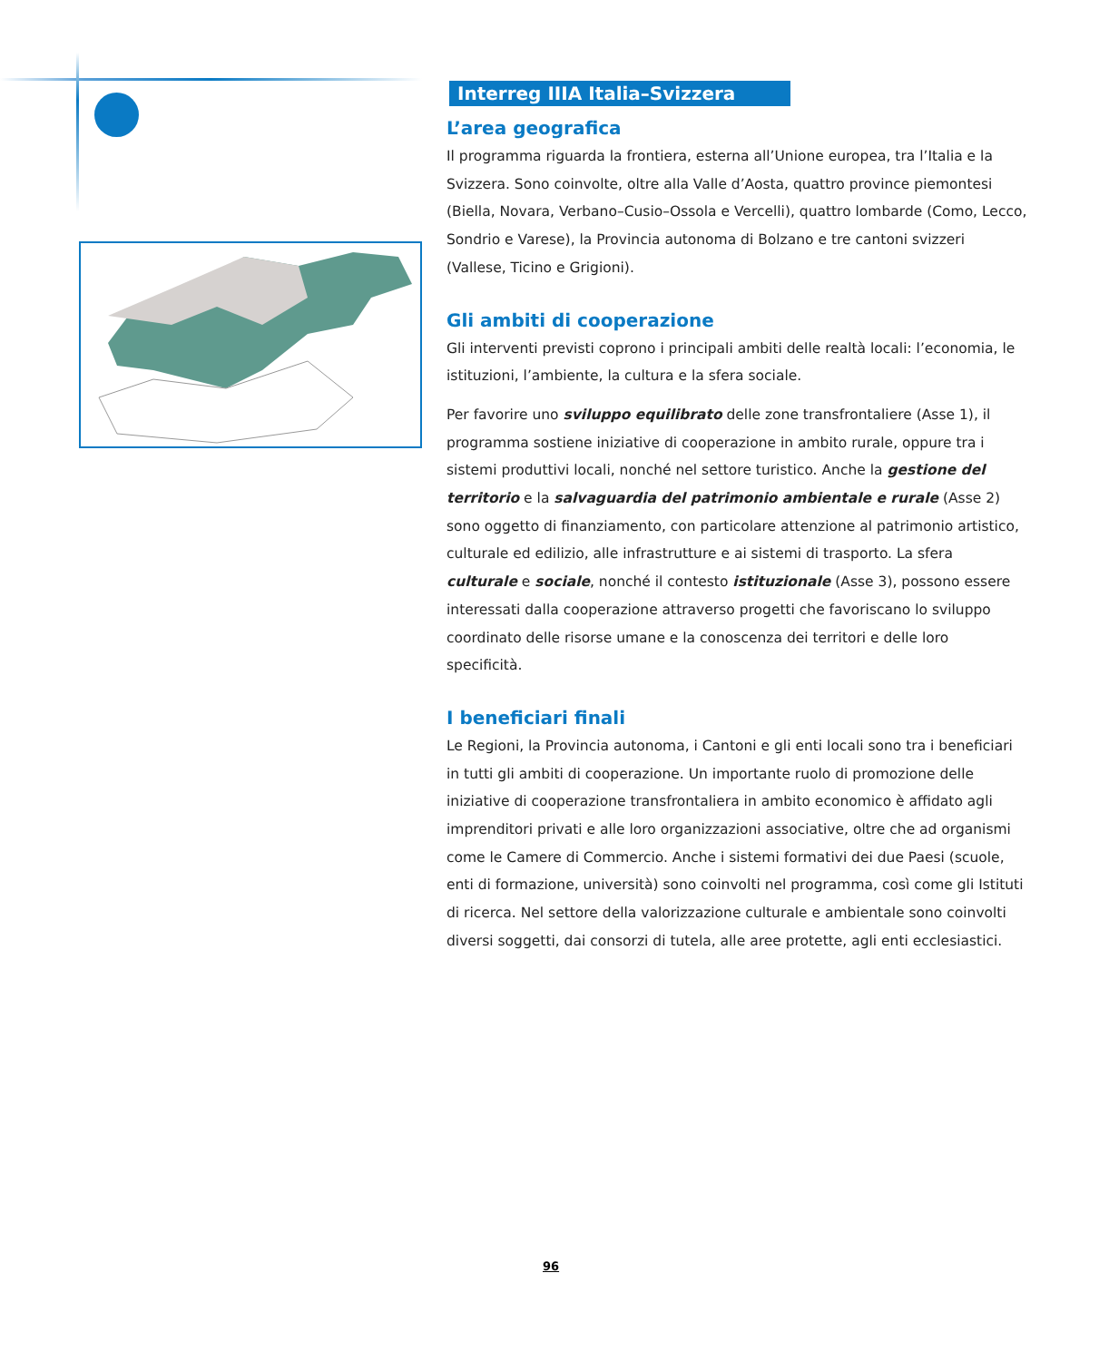Interreg IIIA Italia–Svizzera
L’area geografica
Il programma riguarda la frontiera, esterna all’Unione europea, tra l’Italia e la Svizzera. Sono coinvolte, oltre alla Valle d’Aosta, quattro province piemontesi (Biella, Novara, Verbano–Cusio–Ossola e Vercelli), quattro lombarde (Como, Lecco, Sondrio e Varese), la Provincia autonoma di Bolzano e tre cantoni svizzeri (Vallese, Ticino e Grigioni).
Gli ambiti di cooperazione
Gli interventi previsti coprono i principali ambiti delle realtà locali: l’economia, le istituzioni, l’ambiente, la cultura e la sfera sociale.
Per favorire uno sviluppo equilibrato delle zone transfrontaliere (Asse 1), il programma sostiene iniziative di cooperazione in ambito rurale, oppure tra i sistemi produttivi locali, nonché nel settore turistico. Anche la gestione del territorio e la salvaguardia del patrimonio ambientale e rurale (Asse 2) sono oggetto di finanziamento, con particolare attenzione al patrimonio artistico, culturale ed edilizio, alle infrastrutture e ai sistemi di trasporto. La sfera culturale e sociale, nonché il contesto istituzionale (Asse 3), possono essere interessati dalla cooperazione attraverso progetti che favoriscano lo sviluppo coordinato delle risorse umane e la conoscenza dei territori e delle loro specificità.
I beneficiari finali
Le Regioni, la Provincia autonoma, i Cantoni e gli enti locali sono tra i beneficiari in tutti gli ambiti di cooperazione. Un importante ruolo di promozione delle iniziative di cooperazione transfrontaliera in ambito economico è affidato agli imprenditori privati e alle loro organizzazioni associative, oltre che ad organismi come le Camere di Commercio. Anche i sistemi formativi dei due Paesi (scuole, enti di formazione, università) sono coinvolti nel programma, così come gli Istituti di ricerca. Nel settore della valorizzazione culturale e ambientale sono coinvolti diversi soggetti, dai consorzi di tutela, alle aree protette, agli enti ecclesiastici.
96